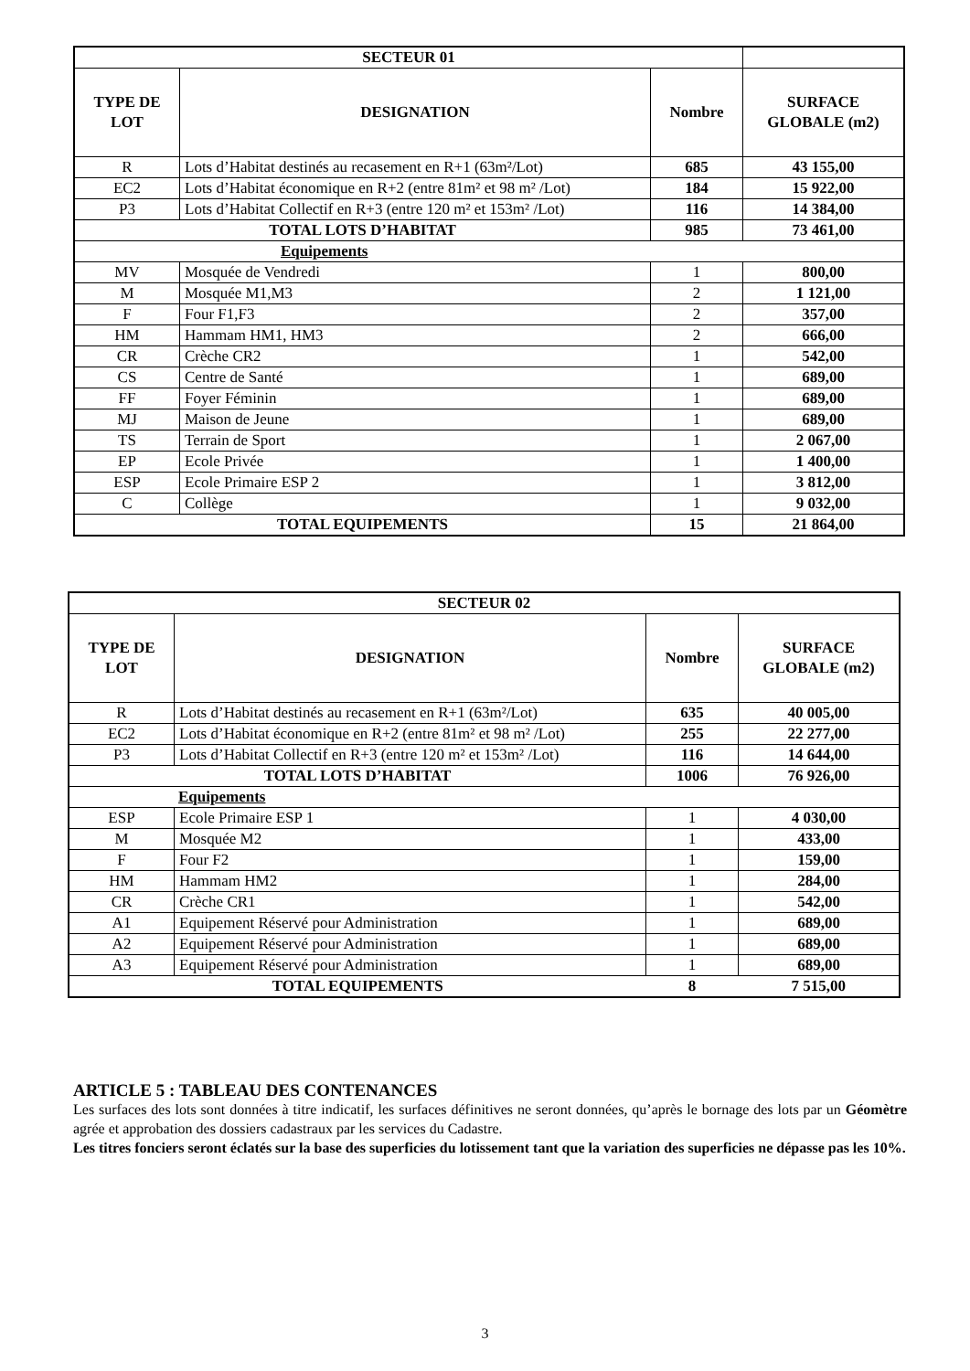| SECTEUR 01 | | | | |
| TYPE DE LOT | DESIGNATION | | Nombre | SURFACE GLOBALE (m2) |
| R | Lots d’Habitat destinés au recasement en R+1 (63m²/Lot) | | 685 | 43 155,00 |
| EC2 | Lots d’Habitat économique en R+2 (entre 81m² et 98 m² /Lot) | | 184 | 15 922,00 |
| P3 | Lots d’Habitat Collectif en R+3 (entre 120 m² et 153m² /Lot) | | 116 | 14 384,00 |
| TOTAL LOTS D’HABITAT | | | 985 | 73 461,00 |
| Equipements | | | | |
| MV | | Mosquée de Vendredi | 1 | 800,00 |
| M | | Mosquée M1,M3 | 2 | 1 121,00 |
| F | | Four F1,F3 | 2 | 357,00 |
| HM | | Hammam HM1, HM3 | 2 | 666,00 |
| CR | | Crèche CR2 | 1 | 542,00 |
| CS | | Centre de Santé | 1 | 689,00 |
| FF | | Foyer Féminin | 1 | 689,00 |
| MJ | | Maison de Jeune | 1 | 689,00 |
| TS | | Terrain de Sport | 1 | 2 067,00 |
| EP | | Ecole Privée | 1 | 1 400,00 |
| ESP | | Ecole Primaire ESP 2 | 1 | 3 812,00 |
| C | | Collège | 1 | 9 032,00 |
| TOTAL EQUIPEMENTS | | | 15 | 21 864,00 |
| SECTEUR 02 | | | |
| TYPE DE LOT | DESIGNATION | Nombre | SURFACE GLOBALE (m2) |
| R | Lots d’Habitat destinés au recasement en R+1 (63m²/Lot) | 635 | 40 005,00 |
| EC2 | Lots d’Habitat économique en R+2 (entre 81m² et 98 m² /Lot) | 255 | 22 277,00 |
| P3 | Lots d’Habitat Collectif en R+3 (entre 120 m² et 153m² /Lot) | 116 | 14 644,00 |
| TOTAL LOTS D’HABITAT | | 1006 | 76 926,00 |
| Equipements | | | |
| ESP | Ecole Primaire ESP 1 | 1 | 4 030,00 |
| M | Mosquée M2 | 1 | 433,00 |
| F | Four F2 | 1 | 159,00 |
| HM | Hammam HM2 | 1 | 284,00 |
| CR | Crèche CR1 | 1 | 542,00 |
| A1 | Equipement Réservé pour Administration | 1 | 689,00 |
| A2 | Equipement Réservé pour Administration | 1 | 689,00 |
| A3 | Equipement Réservé pour Administration | 1 | 689,00 |
| TOTAL EQUIPEMENTS | | 8 | 7 515,00 |
ARTICLE 5 : TABLEAU DES CONTENANCES
Les surfaces des lots sont données à titre indicatif, les surfaces définitives ne seront données, qu’après le bornage des lots par un Géomètre agrée et approbation des dossiers cadastraux par les services du Cadastre.
Les titres fonciers seront éclatés sur la base des superficies du lotissement tant que la variation des superficies ne dépasse pas les 10%.
3